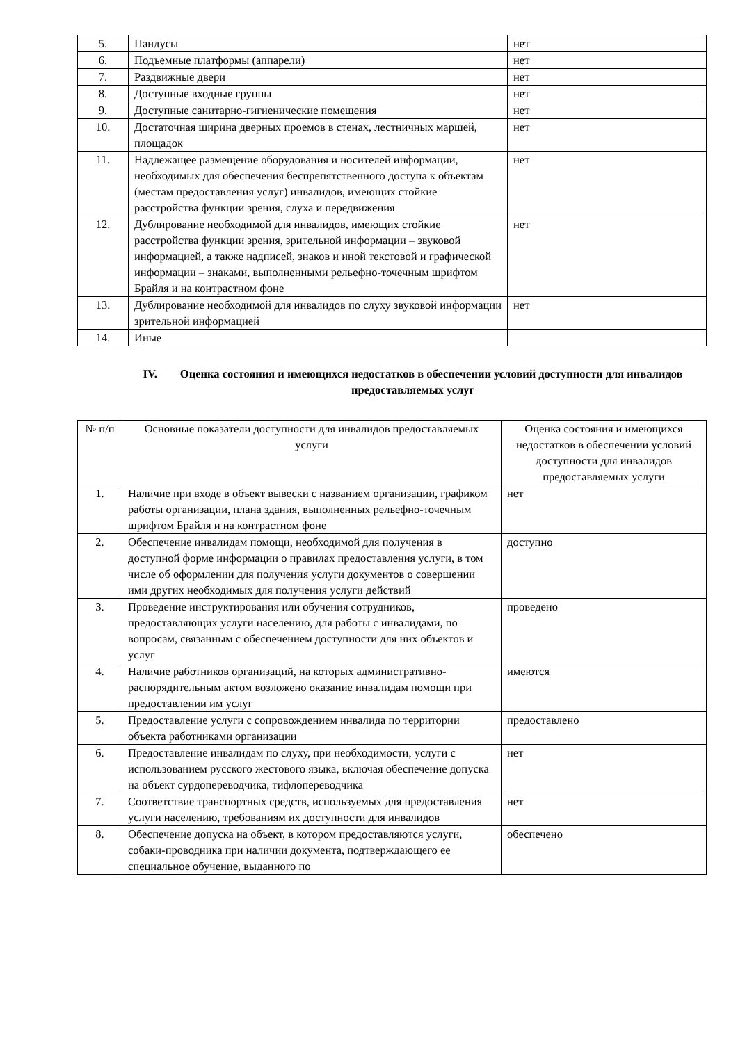| 5. | Пандусы | нет |
| 6. | Подъемные платформы (аппарели) | нет |
| 7. | Раздвижные двери | нет |
| 8. | Доступные входные группы | нет |
| 9. | Доступные санитарно-гигиенические помещения | нет |
| 10. | Достаточная ширина дверных проемов в стенах, лестничных маршей, площадок | нет |
| 11. | Надлежащее размещение оборудования и носителей информации, необходимых для обеспечения беспрепятственного доступа к объектам (местам предоставления услуг) инвалидов, имеющих стойкие расстройства функции зрения, слуха и передвижения | нет |
| 12. | Дублирование необходимой для инвалидов, имеющих стойкие расстройства функции зрения, зрительной информации – звуковой информацией, а также надписей, знаков и иной текстовой и графической информации – знаками, выполненными рельефно-точечным шрифтом Брайля и на контрастном фоне | нет |
| 13. | Дублирование необходимой для инвалидов по слуху звуковой информации зрительной информацией | нет |
| 14. | Иные | |
IV. Оценка состояния и имеющихся недостатков в обеспечении условий доступности для инвалидов предоставляемых услуг
| № п/п | Основные показатели доступности для инвалидов предоставляемых услуги | Оценка состояния и имеющихся недостатков в обеспечении условий доступности для инвалидов предоставляемых услуги |
| --- | --- | --- |
| 1. | Наличие при входе в объект вывески с названием организации, графиком работы организации, плана здания, выполненных рельефно-точечным шрифтом Брайля и на контрастном фоне | нет |
| 2. | Обеспечение инвалидам помощи, необходимой для получения в доступной форме информации о правилах предоставления услуги, в том числе об оформлении для получения услуги документов о совершении ими других необходимых для получения услуги действий | доступно |
| 3. | Проведение инструктирования или обучения сотрудников, предоставляющих услуги населению, для работы с инвалидами, по вопросам, связанным с обеспечением доступности для них объектов и услуг | проведено |
| 4. | Наличие работников организаций, на которых административно-распорядительным актом возложено оказание инвалидам помощи при предоставлении им услуг | имеются |
| 5. | Предоставление услуги с сопровождением инвалида по территории объекта работниками организации | предоставлено |
| 6. | Предоставление инвалидам по слуху, при необходимости, услуги с использованием русского жестового языка, включая обеспечение допуска на объект сурдопереводчика, тифлопереводчика | нет |
| 7. | Соответствие транспортных средств, используемых для предоставления услуги населению, требованиям их доступности для инвалидов | нет |
| 8. | Обеспечение допуска на объект, в котором предоставляются услуги, собаки-проводника при наличии документа, подтверждающего ее специальное обучение, выданного по | обеспечено |